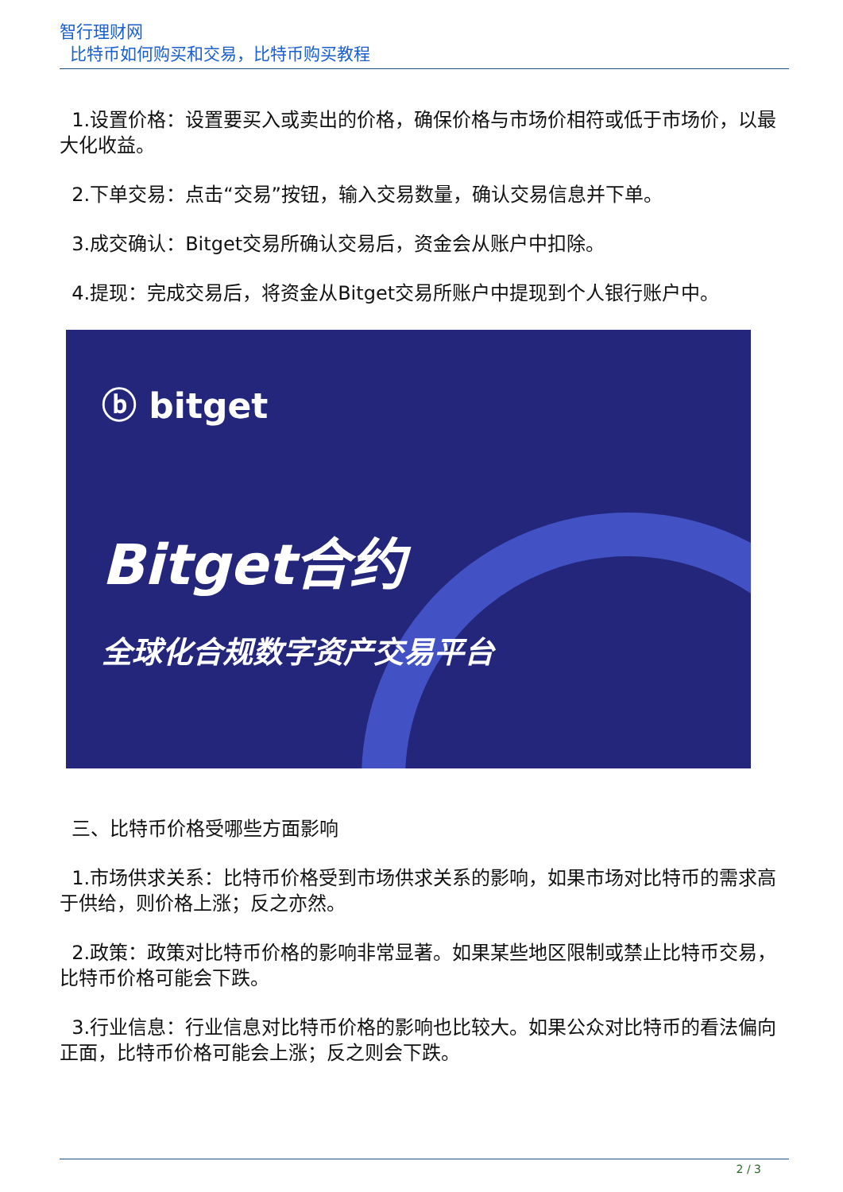智行理财网
比特币如何购买和交易，比特币购买教程
1.设置价格：设置要买入或卖出的价格，确保价格与市场价相符或低于市场价，以最大化收益。
2.下单交易：点击“交易”按钮，输入交易数量，确认交易信息并下单。
3.成交确认：Bitget交易所确认交易后，资金会从账户中扣除。
4.提现：完成交易后，将资金从Bitget交易所账户中提现到个人银行账户中。
ⓑ bitget
Bitget合约
全球化合规数字资产交易平台
三、比特币价格受哪些方面影响
1.市场供求关系：比特币价格受到市场供求关系的影响，如果市场对比特币的需求高于供给，则价格上涨；反之亦然。
2.政策：政策对比特币价格的影响非常显著。如果某些地区限制或禁止比特币交易，比特币价格可能会下跌。
3.行业信息：行业信息对比特币价格的影响也比较大。如果公众对比特币的看法偏向正面，比特币价格可能会上涨；反之则会下跌。
2 / 3